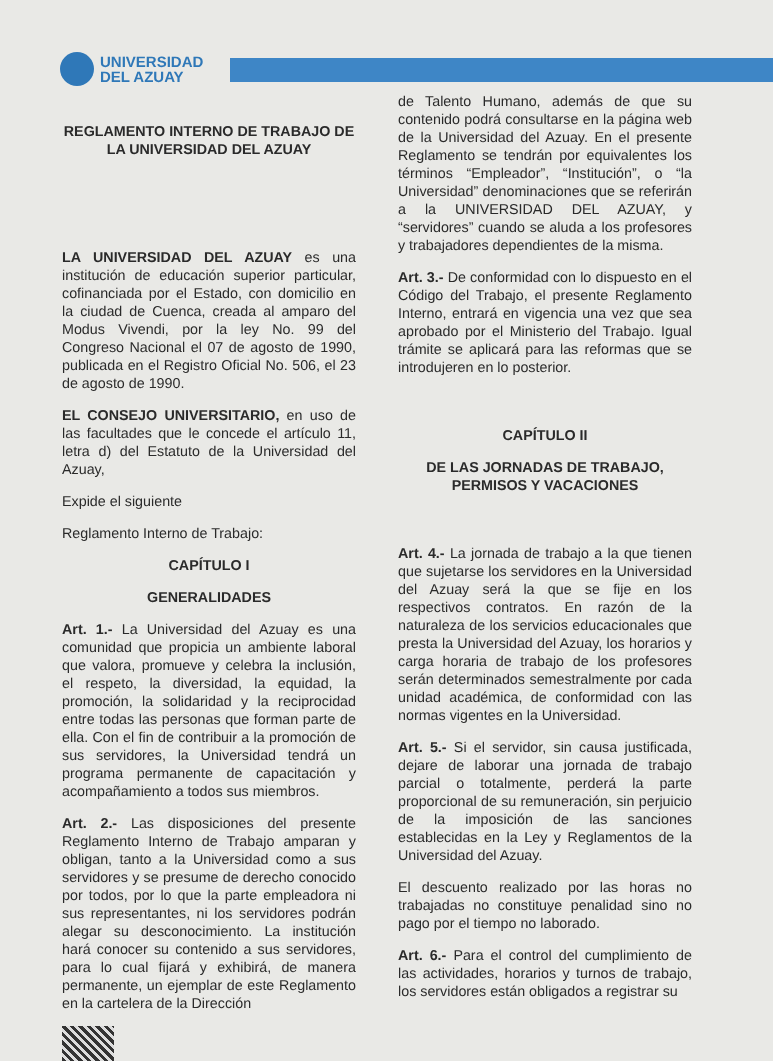UNIVERSIDAD
DEL AZUAY
REGLAMENTO INTERNO DE TRABAJO DE LA UNIVERSIDAD DEL AZUAY
LA UNIVERSIDAD DEL AZUAY es una institución de educación superior particular, cofinanciada por el Estado, con domicilio en la ciudad de Cuenca, creada al amparo del Modus Vivendi, por la ley No. 99 del Congreso Nacional el 07 de agosto de 1990, publicada en el Registro Oficial No. 506, el 23 de agosto de 1990.
EL CONSEJO UNIVERSITARIO, en uso de las facultades que le concede el artículo 11, letra d) del Estatuto de la Universidad del Azuay,
Expide el siguiente
Reglamento Interno de Trabajo:
CAPÍTULO I
GENERALIDADES
Art. 1.- La Universidad del Azuay es una comunidad que propicia un ambiente laboral que valora, promueve y celebra la inclusión, el respeto, la diversidad, la equidad, la promoción, la solidaridad y la reciprocidad entre todas las personas que forman parte de ella. Con el fin de contribuir a la promoción de sus servidores, la Universidad tendrá un programa permanente de capacitación y acompañamiento a todos sus miembros.
Art. 2.- Las disposiciones del presente Reglamento Interno de Trabajo amparan y obligan, tanto a la Universidad como a sus servidores y se presume de derecho conocido por todos, por lo que la parte empleadora ni sus representantes, ni los servidores podrán alegar su desconocimiento. La institución hará conocer su contenido a sus servidores, para lo cual fijará y exhibirá, de manera permanente, un ejemplar de este Reglamento en la cartelera de la Dirección
de Talento Humano, además de que su contenido podrá consultarse en la página web de la Universidad del Azuay. En el presente Reglamento se tendrán por equivalentes los términos “Empleador”, “Institución”, o “la Universidad” denominaciones que se referirán a la UNIVERSIDAD DEL AZUAY, y “servidores” cuando se aluda a los profesores y trabajadores dependientes de la misma.
Art. 3.- De conformidad con lo dispuesto en el Código del Trabajo, el presente Reglamento Interno, entrará en vigencia una vez que sea aprobado por el Ministerio del Trabajo. Igual trámite se aplicará para las reformas que se introdujeren en lo posterior.
CAPÍTULO II
DE LAS JORNADAS DE TRABAJO, PERMISOS Y VACACIONES
Art. 4.- La jornada de trabajo a la que tienen que sujetarse los servidores en la Universidad del Azuay será la que se fije en los respectivos contratos. En razón de la naturaleza de los servicios educacionales que presta la Universidad del Azuay, los horarios y carga horaria de trabajo de los profesores serán determinados semestralmente por cada unidad académica, de conformidad con las normas vigentes en la Universidad.
Art. 5.- Si el servidor, sin causa justificada, dejare de laborar una jornada de trabajo parcial o totalmente, perderá la parte proporcional de su remuneración, sin perjuicio de la imposición de las sanciones establecidas en la Ley y Reglamentos de la Universidad del Azuay.
El descuento realizado por las horas no trabajadas no constituye penalidad sino no pago por el tiempo no laborado.
Art. 6.- Para el control del cumplimiento de las actividades, horarios y turnos de trabajo, los servidores están obligados a registrar su